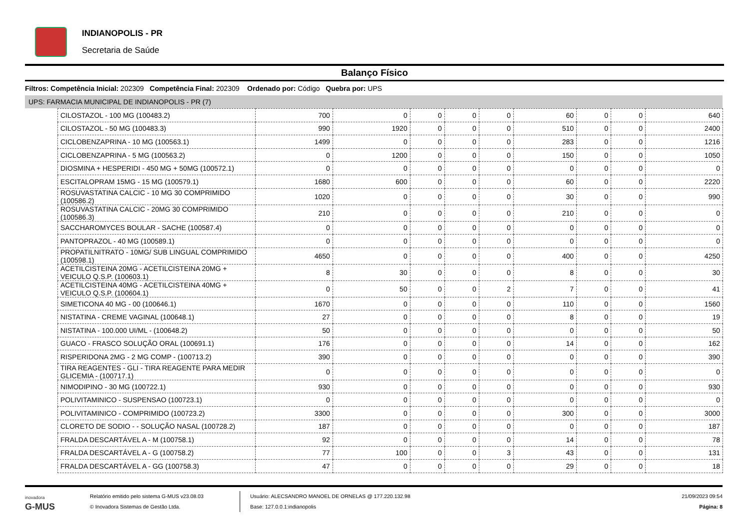INDIANOPOLIS - PR
Secretaria de Saúde
Balanço Físico
Filtros: Competência Inicial: 202309 Competência Final: 202309 Ordenado por: Código Quebra por: UPS
UPS: FARMACIA MUNICIPAL DE INDIANOPOLIS - PR (7)
| CILOSTAZOL - 100 MG (100483.2) | 700 | 0 | 0 | 0 | 0 | 60 | 0 | 0 | 640 |
| CILOSTAZOL - 50 MG (100483.3) | 990 | 1920 | 0 | 0 | 0 | 510 | 0 | 0 | 2400 |
| CICLOBENZAPRINA - 10 MG (100563.1) | 1499 | 0 | 0 | 0 | 0 | 283 | 0 | 0 | 1216 |
| CICLOBENZAPRINA - 5 MG (100563.2) | 0 | 1200 | 0 | 0 | 0 | 150 | 0 | 0 | 1050 |
| DIOSMINA + HESPERIDI - 450 MG + 50MG (100572.1) | 0 | 0 | 0 | 0 | 0 | 0 | 0 | 0 | 0 |
| ESCITALOPRAM 15MG - 15 MG (100579.1) | 1680 | 600 | 0 | 0 | 0 | 60 | 0 | 0 | 2220 |
| ROSUVASTATINA CALCIC - 10 MG 30 COMPRIMIDO (100586.2) | 1020 | 0 | 0 | 0 | 0 | 30 | 0 | 0 | 990 |
| ROSUVASTATINA CALCIC - 20MG 30 COMPRIMIDO (100586.3) | 210 | 0 | 0 | 0 | 0 | 210 | 0 | 0 | 0 |
| SACCHAROMYCES BOULAR - SACHE (100587.4) | 0 | 0 | 0 | 0 | 0 | 0 | 0 | 0 | 0 |
| PANTOPRAZOL - 40 MG (100589.1) | 0 | 0 | 0 | 0 | 0 | 0 | 0 | 0 | 0 |
| PROPATILNITRATO - 10MG/ SUB LINGUAL COMPRIMIDO (100598.1) | 4650 | 0 | 0 | 0 | 0 | 400 | 0 | 0 | 4250 |
| ACETILCISTEINA 20MG - ACETILCISTEINA 20MG + VEICULO Q.S.P. (100603.1) | 8 | 30 | 0 | 0 | 0 | 8 | 0 | 0 | 30 |
| ACETILCISTEINA 40MG - ACETILCISTEINA 40MG + VEICULO Q.S.P. (100604.1) | 0 | 50 | 0 | 0 | 2 | 7 | 0 | 0 | 41 |
| SIMETICONA 40 MG - 00 (100646.1) | 1670 | 0 | 0 | 0 | 0 | 110 | 0 | 0 | 1560 |
| NISTATINA - CREME VAGINAL (100648.1) | 27 | 0 | 0 | 0 | 0 | 8 | 0 | 0 | 19 |
| NISTATINA - 100.000 UI/ML - (100648.2) | 50 | 0 | 0 | 0 | 0 | 0 | 0 | 0 | 50 |
| GUACO - FRASCO SOLUÇÃO ORAL (100691.1) | 176 | 0 | 0 | 0 | 0 | 14 | 0 | 0 | 162 |
| RISPERIDONA 2MG - 2 MG COMP - (100713.2) | 390 | 0 | 0 | 0 | 0 | 0 | 0 | 0 | 390 |
| TIRA REAGENTES - GLI - TIRA REAGENTE PARA MEDIR GLICEMIA - (100717.1) | 0 | 0 | 0 | 0 | 0 | 0 | 0 | 0 | 0 |
| NIMODIPINO - 30 MG (100722.1) | 930 | 0 | 0 | 0 | 0 | 0 | 0 | 0 | 930 |
| POLIVITAMINICO - SUSPENSAO (100723.1) | 0 | 0 | 0 | 0 | 0 | 0 | 0 | 0 | 0 |
| POLIVITAMINICO - COMPRIMIDO (100723.2) | 3300 | 0 | 0 | 0 | 0 | 300 | 0 | 0 | 3000 |
| CLORETO DE SODIO - - SOLUÇÃO NASAL (100728.2) | 187 | 0 | 0 | 0 | 0 | 0 | 0 | 0 | 187 |
| FRALDA DESCARTÁVEL A - M (100758.1) | 92 | 0 | 0 | 0 | 0 | 14 | 0 | 0 | 78 |
| FRALDA DESCARTÁVEL A - G (100758.2) | 77 | 100 | 0 | 0 | 3 | 43 | 0 | 0 | 131 |
| FRALDA DESCARTÁVEL A - GG (100758.3) | 47 | 0 | 0 | 0 | 0 | 29 | 0 | 0 | 18 |
inovadora
G-MUS
Relatório emitido pelo sistema G-MUS v23.08.03
© Inovadora Sistemas de Gestão Ltda.
Usuário: ALECSANDRO MANOEL DE ORNELAS @ 177.220.132.98
Base: 127.0.0.1:indianopolis
21/09/2023 09:54
Página: 8